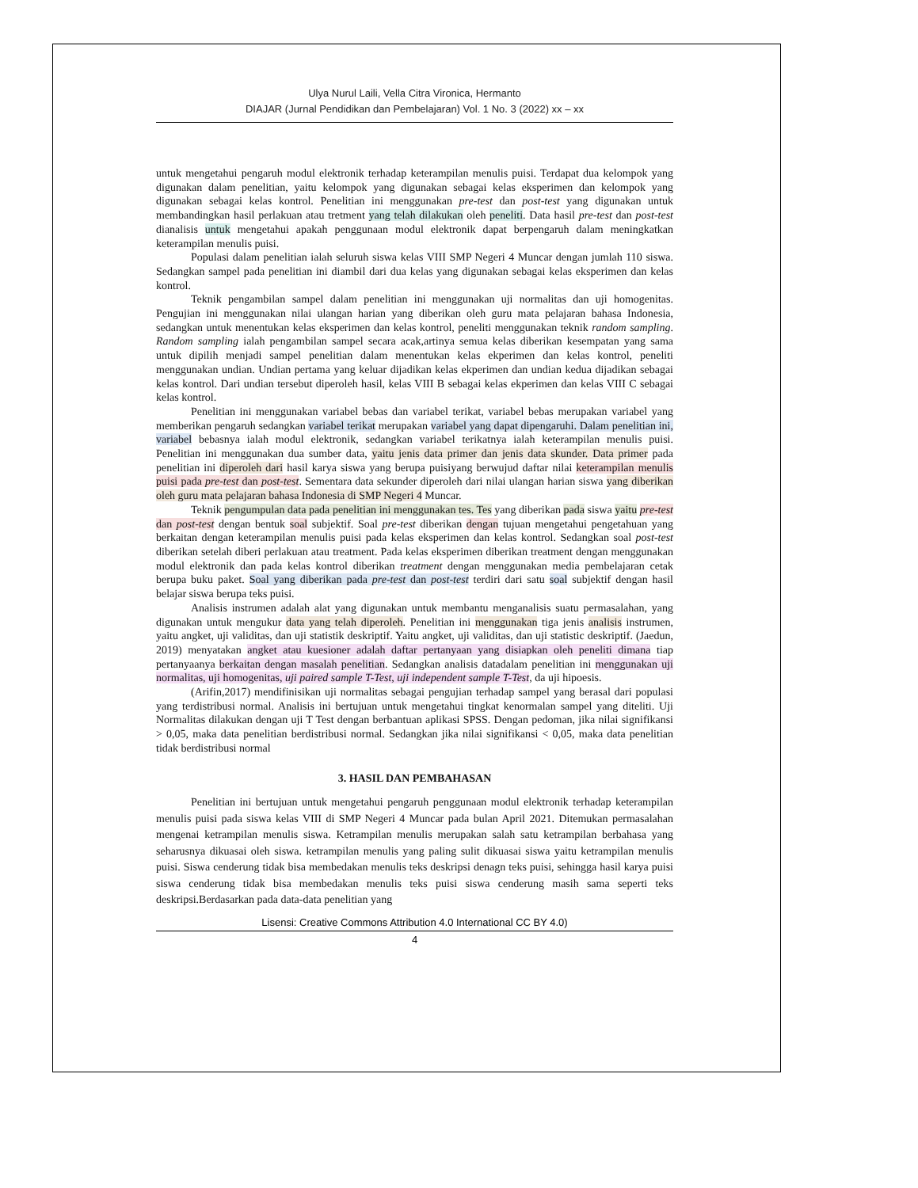Ulya Nurul Laili, Vella Citra Vironica, Hermanto
DIAJAR (Jurnal Pendidikan dan Pembelajaran) Vol. 1 No. 3 (2022) xx – xx
untuk mengetahui pengaruh modul elektronik terhadap keterampilan menulis puisi. Terdapat dua kelompok yang digunakan dalam penelitian, yaitu kelompok yang digunakan sebagai kelas eksperimen dan kelompok yang digunakan sebagai kelas kontrol. Penelitian ini menggunakan pre-test dan post-test yang digunakan untuk membandingkan hasil perlakuan atau tretment yang telah dilakukan oleh peneliti. Data hasil pre-test dan post-test dianalisis untuk mengetahui apakah penggunaan modul elektronik dapat berpengaruh dalam meningkatkan keterampilan menulis puisi.
Populasi dalam penelitian ialah seluruh siswa kelas VIII SMP Negeri 4 Muncar dengan jumlah 110 siswa. Sedangkan sampel pada penelitian ini diambil dari dua kelas yang digunakan sebagai kelas eksperimen dan kelas kontrol.
Teknik pengambilan sampel dalam penelitian ini menggunakan uji normalitas dan uji homogenitas. Pengujian ini menggunakan nilai ulangan harian yang diberikan oleh guru mata pelajaran bahasa Indonesia, sedangkan untuk menentukan kelas eksperimen dan kelas kontrol, peneliti menggunakan teknik random sampling. Random sampling ialah pengambilan sampel secara acak,artinya semua kelas diberikan kesempatan yang sama untuk dipilih menjadi sampel penelitian dalam menentukan kelas ekperimen dan kelas kontrol, peneliti menggunakan undian. Undian pertama yang keluar dijadikan kelas ekperimen dan undian kedua dijadikan sebagai kelas kontrol. Dari undian tersebut diperoleh hasil, kelas VIII B sebagai kelas ekperimen dan kelas VIII C sebagai kelas kontrol.
Penelitian ini menggunakan variabel bebas dan variabel terikat, variabel bebas merupakan variabel yang memberikan pengaruh sedangkan variabel terikat merupakan variabel yang dapat dipengaruhi. Dalam penelitian ini, variabel bebasnya ialah modul elektronik, sedangkan variabel terikatnya ialah keterampilan menulis puisi. Penelitian ini menggunakan dua sumber data, yaitu jenis data primer dan jenis data skunder. Data primer pada penelitian ini diperoleh dari hasil karya siswa yang berupa puisiyang berwujud daftar nilai keterampilan menulis puisi pada pre-test dan post-test. Sementara data sekunder diperoleh dari nilai ulangan harian siswa yang diberikan oleh guru mata pelajaran bahasa Indonesia di SMP Negeri 4 Muncar.
Teknik pengumpulan data pada penelitian ini menggunakan tes. Tes yang diberikan pada siswa yaitu pre-test dan post-test dengan bentuk soal subjektif. Soal pre-test diberikan dengan tujuan mengetahui pengetahuan yang berkaitan dengan keterampilan menulis puisi pada kelas eksperimen dan kelas kontrol. Sedangkan soal post-test diberikan setelah diberi perlakuan atau treatment. Pada kelas eksperimen diberikan treatment dengan menggunakan modul elektronik dan pada kelas kontrol diberikan treatment dengan menggunakan media pembelajaran cetak berupa buku paket. Soal yang diberikan pada pre-test dan post-test terdiri dari satu soal subjektif dengan hasil belajar siswa berupa teks puisi.
Analisis instrumen adalah alat yang digunakan untuk membantu menganalisis suatu permasalahan, yang digunakan untuk mengukur data yang telah diperoleh. Penelitian ini menggunakan tiga jenis analisis instrumen, yaitu angket, uji validitas, dan uji statistik deskriptif. Yaitu angket, uji validitas, dan uji statistic deskriptif. (Jaedun, 2019) menyatakan angket atau kuesioner adalah daftar pertanyaan yang disiapkan oleh peneliti dimana tiap pertanyaanya berkaitan dengan masalah penelitian. Sedangkan analisis datadalam penelitian ini menggunakan uji normalitas, uji homogenitas, uji paired sample T-Test, uji independent sample T-Test, da uji hipoesis.
(Arifin,2017) mendifinisikan uji normalitas sebagai pengujian terhadap sampel yang berasal dari populasi yang terdistribusi normal. Analisis ini bertujuan untuk mengetahui tingkat kenormalan sampel yang diteliti. Uji Normalitas dilakukan dengan uji T Test dengan berbantuan aplikasi SPSS. Dengan pedoman, jika nilai signifikansi > 0,05, maka data penelitian berdistribusi normal. Sedangkan jika nilai signifikansi < 0,05, maka data penelitian tidak berdistribusi normal
3. HASIL DAN PEMBAHASAN
Penelitian ini bertujuan untuk mengetahui pengaruh penggunaan modul elektronik terhadap keterampilan menulis puisi pada siswa kelas VIII di SMP Negeri 4 Muncar pada bulan April 2021. Ditemukan permasalahan mengenai ketrampilan menulis siswa. Ketrampilan menulis merupakan salah satu ketrampilan berbahasa yang seharusnya dikuasai oleh siswa. ketrampilan menulis yang paling sulit dikuasai siswa yaitu ketrampilan menulis puisi. Siswa cenderung tidak bisa membedakan menulis teks deskripsi denagn teks puisi, sehingga hasil karya puisi siswa cenderung tidak bisa membedakan menulis teks puisi siswa cenderung masih sama seperti teks deskripsi.Berdasarkan pada data-data penelitian yang
Lisensi: Creative Commons Attribution 4.0 International CC BY 4.0)
4